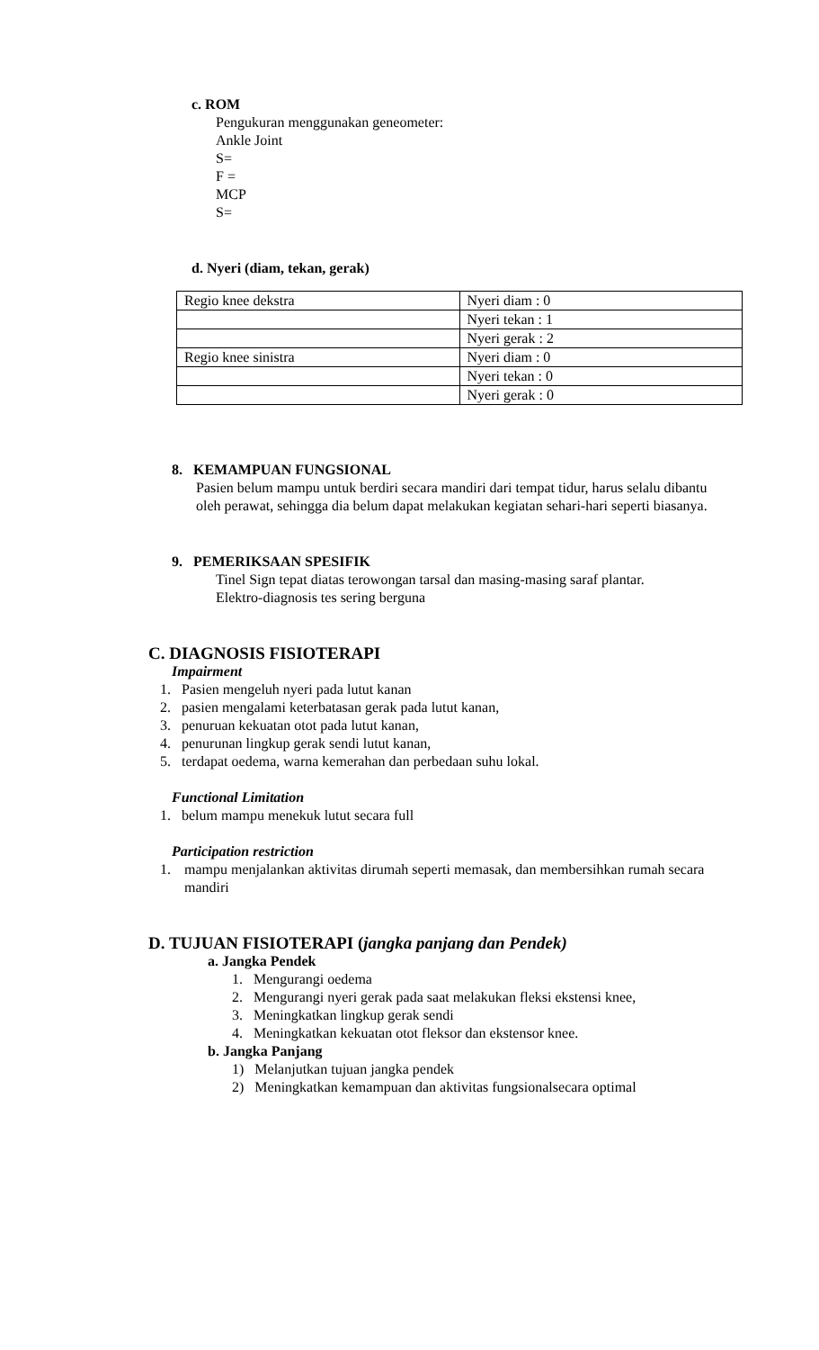c. ROM
Pengukuran menggunakan geneometer:
Ankle Joint
S=
F =
MCP
S=
d. Nyeri (diam, tekan, gerak)
| Regio knee dekstra | Nyeri diam : 0 |
| | Nyeri tekan : 1 |
| | Nyeri gerak : 2 |
| Regio knee sinistra | Nyeri diam : 0 |
| | Nyeri tekan : 0 |
| | Nyeri gerak : 0 |
8. KEMAMPUAN FUNGSIONAL
Pasien belum mampu untuk berdiri secara mandiri dari tempat tidur, harus selalu dibantu oleh perawat, sehingga dia belum dapat melakukan kegiatan sehari-hari seperti biasanya.
9. PEMERIKSAAN SPESIFIK
Tinel Sign tepat diatas terowongan tarsal dan masing-masing saraf plantar.
Elektro-diagnosis tes sering berguna
C. DIAGNOSIS FISIOTERAPI
Impairment
1. Pasien mengeluh nyeri pada lutut kanan
2. pasien mengalami keterbatasan gerak pada lutut kanan,
3. penuruan kekuatan otot pada lutut kanan,
4. penurunan lingkup gerak sendi lutut kanan,
5. terdapat oedema, warna kemerahan dan perbedaan suhu lokal.
Functional Limitation
1. belum mampu menekuk lutut secara full
Participation restriction
1. mampu menjalankan aktivitas dirumah seperti memasak, dan membersihkan rumah secara mandiri
D. TUJUAN FISIOTERAPI (jangka panjang dan Pendek)
a. Jangka Pendek
1. Mengurangi oedema
2. Mengurangi nyeri gerak pada saat melakukan fleksi ekstensi knee,
3. Meningkatkan lingkup gerak sendi
4. Meningkatkan kekuatan otot fleksor dan ekstensor knee.
b. Jangka Panjang
1) Melanjutkan tujuan jangka pendek
2) Meningkatkan kemampuan dan aktivitas fungsionalsecara optimal